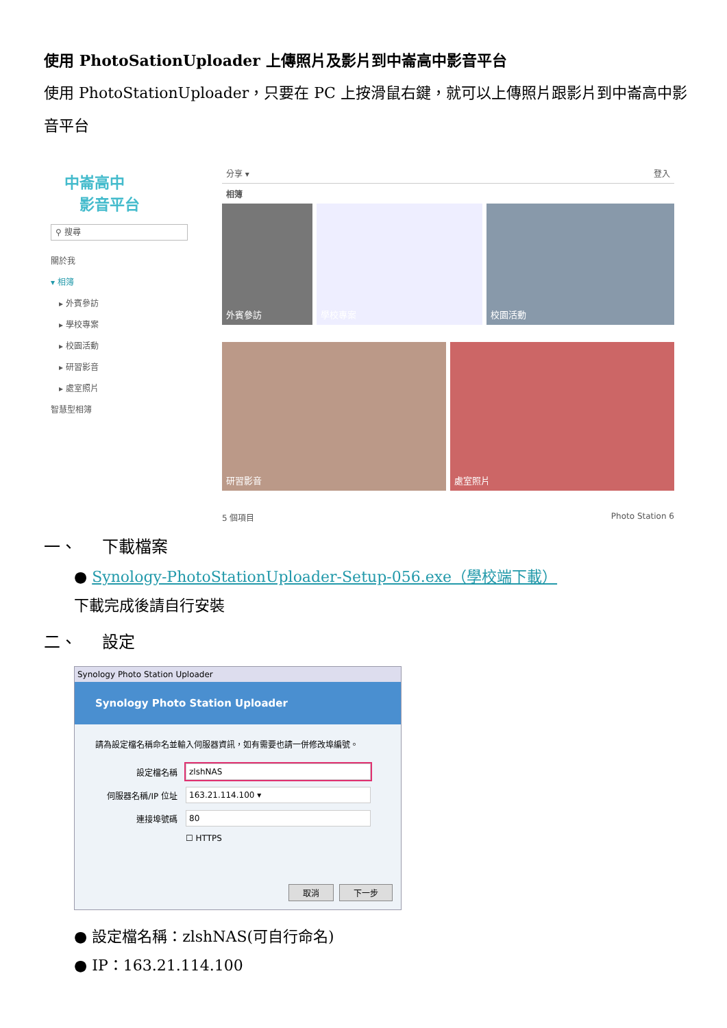使用 PhotoSationUploader 上傳照片及影片到中崙高中影音平台
使用 PhotoStationUploader，只要在 PC 上按滑鼠右鍵，就可以上傳照片跟影片到中崙高中影音平台
中崙高中
　影音平台
⚲ 搜尋
關於我
▾ 相簿
　▸ 外賓參訪
　▸ 學校專案
　▸ 校園活動
　▸ 研習影音
　▸ 處室照片
智慧型相簿
分享 ▾ 登入
相簿
外賓參訪 學校專案 校園活動
研習影音
處室照片
5 個項目 Photo Station 6
一、 下載檔案
● Synology-PhotoStationUploader-Setup-056.exe（學校端下載）
下載完成後請自行安裝
二、 設定
Synology Photo Station Uploader
Synology Photo Station Uploader
請為設定檔名稱命名並輸入伺服器資訊，如有需要也請一併修改埠編號。
設定檔名稱
zlshNAS
伺服器名稱/IP 位址
163.21.114.100 ▾
連接埠號碼
80
☐ HTTPS
取消 下一步
● 設定檔名稱：zlshNAS(可自行命名)
● IP：163.21.114.100